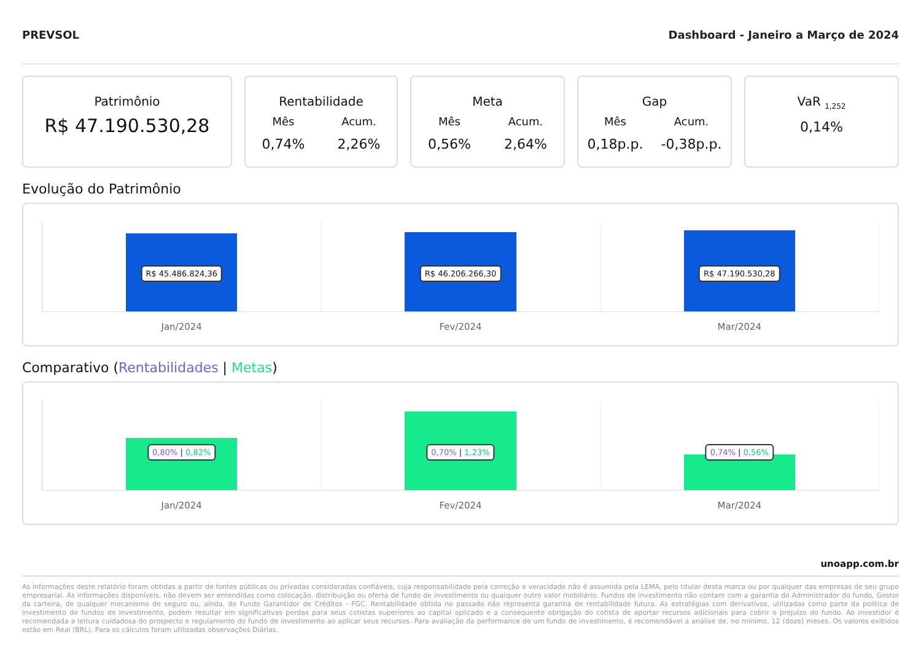PREVSOL Dashboard - Janeiro a Março de 2024
Patrimônio
R$ 47.190.530,28
Rentabilidade
Mês
0,74%
Acum.
2,26%
Meta
Mês
0,56%
Acum.
2,64%
Gap
Mês
0,18p.p.
Acum.
-0,38p.p.
VaR <sub>1,252</sub>
0,14%
Evolução do Patrimônio
R$ 45.486.824,36
Jan/2024
R$ 46.206.266,30
Fev/2024
R$ 47.190.530,28
Mar/2024
Comparativo (Rentabilidades | Metas)
0,80% | 0,82%
Jan/2024
0,70% | 1,23%
Fev/2024
0,74% | 0,56%
Mar/2024
unoapp.com.br
As informações deste relatório foram obtidas a partir de fontes públicas ou privadas consideradas confiáveis, cuja responsabilidade pela correção e veracidade não é assumida pela LEMA, pelo titular desta marca ou por qualquer das empresas de seu grupo empresarial. As informações disponíveis, não devem ser entendidas como colocação, distribuição ou oferta de fundo de investimento ou qualquer outro valor mobiliário. Fundos de investimento não contam com a garantia do Administrador do fundo, Gestor da carteira, de qualquer mecanismo de seguro ou, ainda, do Fundo Garantidor de Créditos - FGC. Rentabilidade obtida no passado não representa garantia de rentabilidade futura. As estratégias com derivativos, utilizadas como parte da política de investimento de fundos de investimento, podem resultar em significativas perdas para seus cotistas superiores ao capital aplicado e a consequente obrigação do cotista de aportar recursos adicionais para cobrir o prejuízo do fundo. Ao investidor é recomendada a leitura cuidadosa do prospecto e regulamento do fundo de investimento ao aplicar seus recursos. Para avaliação da performance de um fundo de investimento, é recomendável a análise de, no mínimo, 12 (doze) meses. Os valores exibidos estão em Real (BRL). Para os cálculos foram utilizadas observações Diárias.